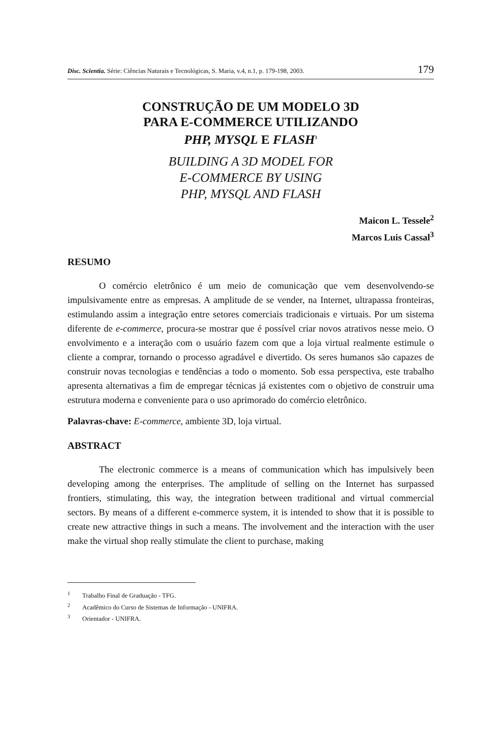Disc. Scientia. Série: Ciências Naturais e Tecnológicas, S. Maria, v.4, n.1, p. 179-198, 2003. 179
CONSTRUÇÃO DE UM MODELO 3D
PARA E-COMMERCE UTILIZANDO
PHP, MYSQL E FLASH<sup>1</sup>
BUILDING A 3D MODEL FOR
E-COMMERCE BY USING
PHP, MYSQL AND FLASH
Maicon L. Tessele<sup>2</sup>
Marcos Luis Cassal<sup>3</sup>
RESUMO
O comércio eletrônico é um meio de comunicação que vem desenvolvendo-se impulsivamente entre as empresas. A amplitude de se vender, na Internet, ultrapassa fronteiras, estimulando assim a integração entre setores comerciais tradicionais e virtuais. Por um sistema diferente de e-commerce, procura-se mostrar que é possível criar novos atrativos nesse meio. O envolvimento e a interação com o usuário fazem com que a loja virtual realmente estimule o cliente a comprar, tornando o processo agradável e divertido. Os seres humanos são capazes de construir novas tecnologias e tendências a todo o momento. Sob essa perspectiva, este trabalho apresenta alternativas a fim de empregar técnicas já existentes com o objetivo de construir uma estrutura moderna e conveniente para o uso aprimorado do comércio eletrônico.
Palavras-chave: E-commerce, ambiente 3D, loja virtual.
ABSTRACT
The electronic commerce is a means of communication which has impulsively been developing among the enterprises. The amplitude of selling on the Internet has surpassed frontiers, stimulating, this way, the integration between traditional and virtual commercial sectors. By means of a different e-commerce system, it is intended to show that it is possible to create new attractive things in such a means. The involvement and the interaction with the user make the virtual shop really stimulate the client to purchase, making
<sup>1</sup> Trabalho Final de Graduação - TFG.
<sup>2</sup> Acadêmico do Curso de Sistemas de Informação - UNIFRA.
<sup>3</sup> Orientador - UNIFRA.